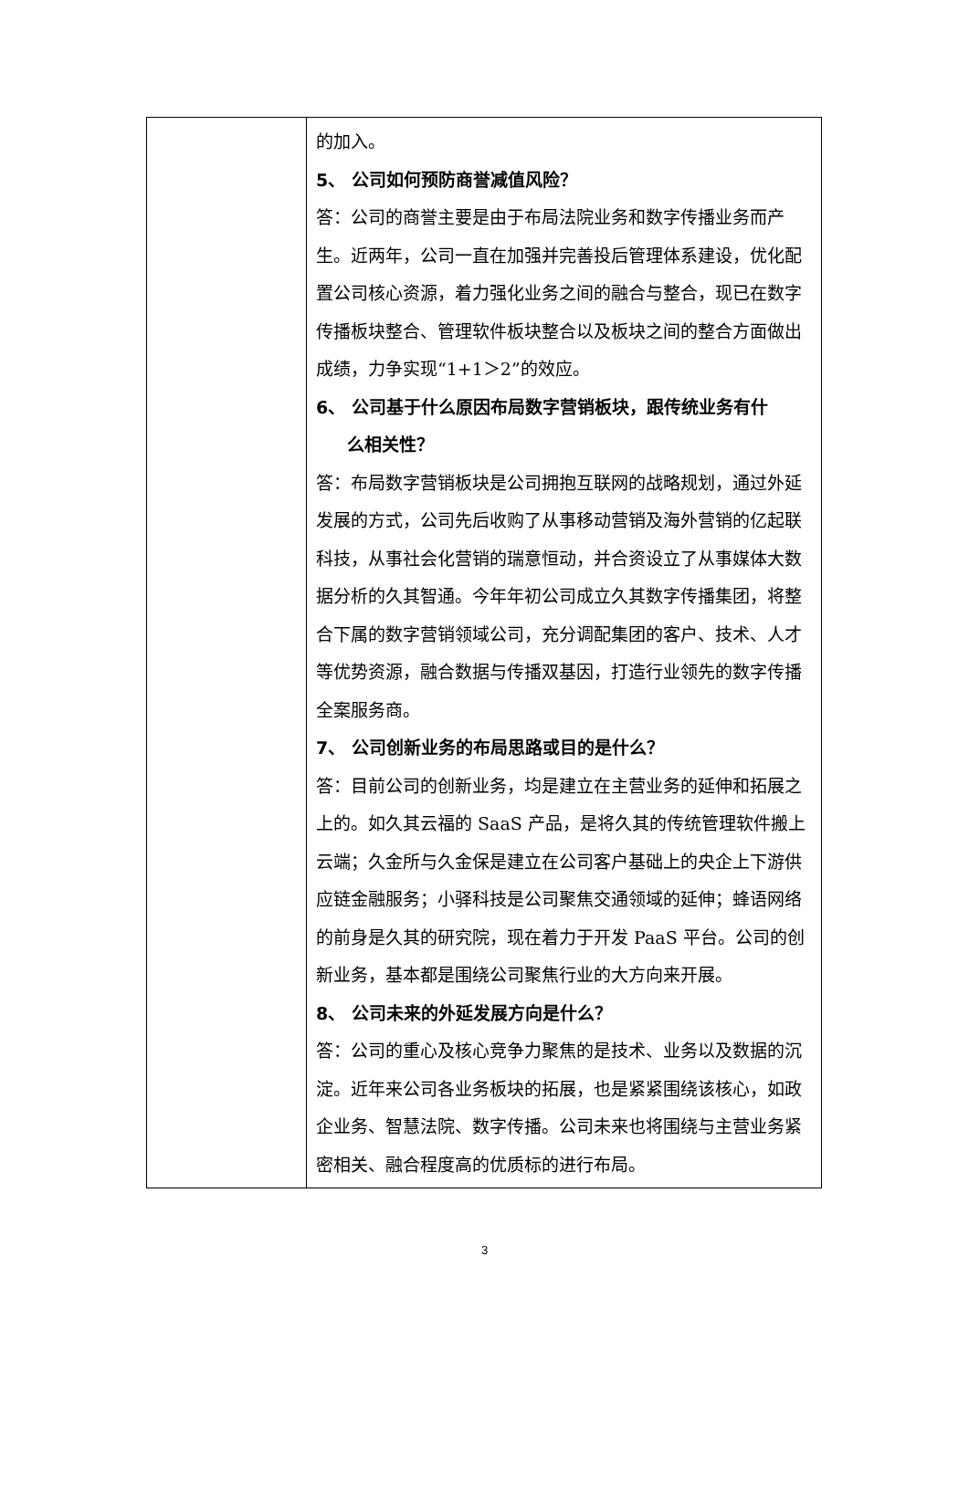| | 的加入。 5、 公司如何预防商誉减值风险？ 答：公司的商誉主要是由于布局法院业务和数字传播业务而产生。近两年，公司一直在加强并完善投后管理体系建设，优化配置公司核心资源，着力强化业务之间的融合与整合，现已在数字传播板块整合、管理软件板块整合以及板块之间的整合方面做出成绩，力争实现“1+1＞2”的效应。 6、 公司基于什么原因布局数字营销板块，跟传统业务有什 么相关性？ 答：布局数字营销板块是公司拥抱互联网的战略规划，通过外延发展的方式，公司先后收购了从事移动营销及海外营销的亿起联科技，从事社会化营销的瑞意恒动，并合资设立了从事媒体大数据分析的久其智通。今年年初公司成立久其数字传播集团，将整合下属的数字营销领域公司，充分调配集团的客户、技术、人才等优势资源，融合数据与传播双基因，打造行业领先的数字传播全案服务商。 7、 公司创新业务的布局思路或目的是什么？ 答：目前公司的创新业务，均是建立在主营业务的延伸和拓展之上的。如久其云福的 SaaS 产品，是将久其的传统管理软件搬上云端；久金所与久金保是建立在公司客户基础上的央企上下游供应链金融服务；小驿科技是公司聚焦交通领域的延伸；蜂语网络的前身是久其的研究院，现在着力于开发 PaaS 平台。公司的创新业务，基本都是围绕公司聚焦行业的大方向来开展。 8、 公司未来的外延发展方向是什么？ 答：公司的重心及核心竞争力聚焦的是技术、业务以及数据的沉淀。近年来公司各业务板块的拓展，也是紧紧围绕该核心，如政企业务、智慧法院、数字传播。公司未来也将围绕与主营业务紧密相关、融合程度高的优质标的进行布局。 |
3